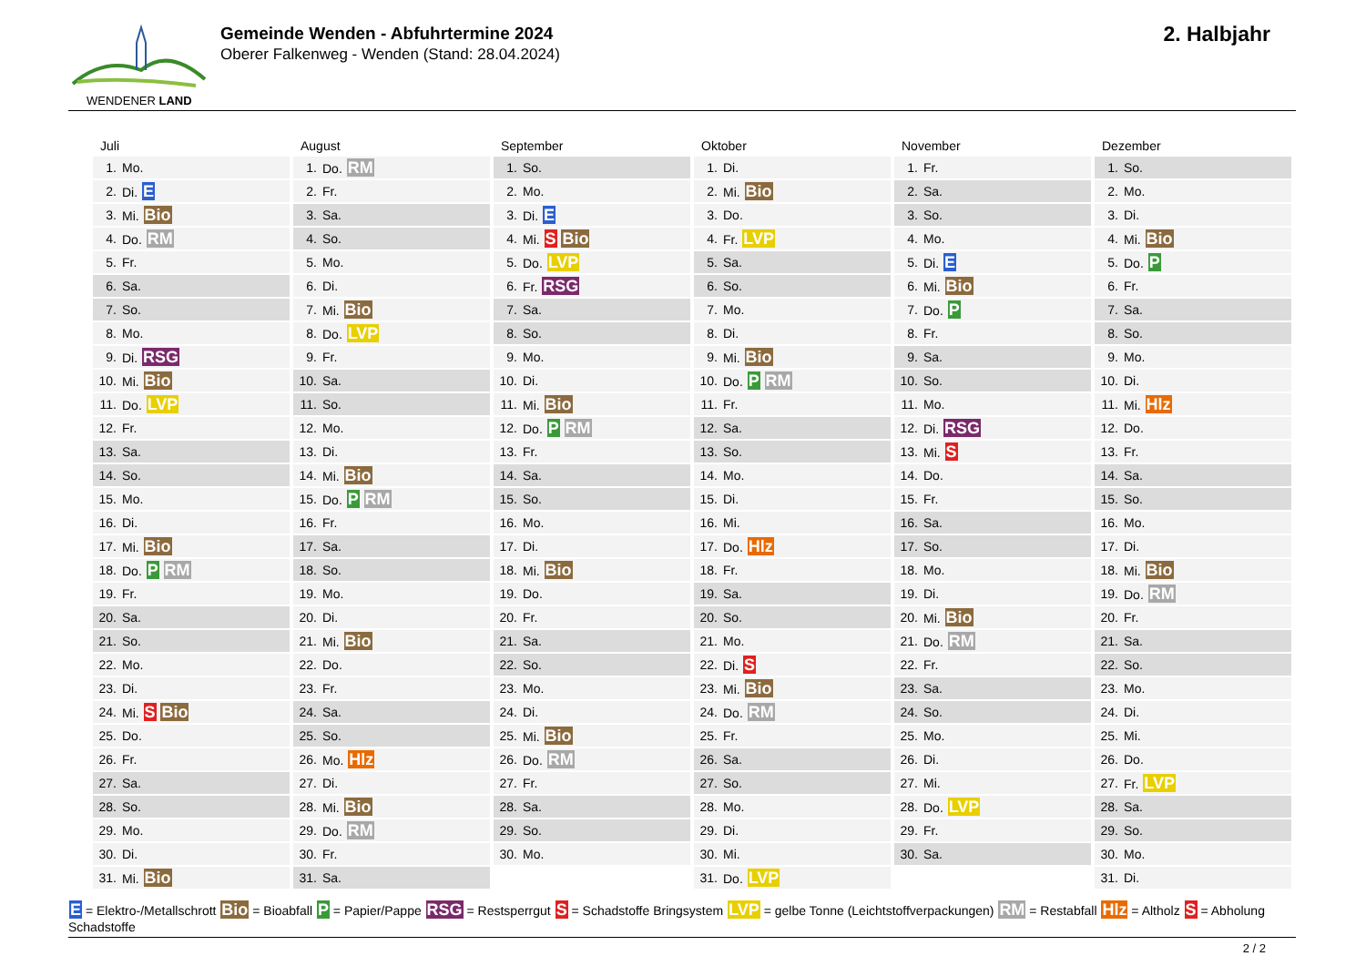WENDENER LAND
Gemeinde Wenden - Abfuhrtermine 2024
Oberer Falkenweg - Wenden (Stand: 28.04.2024)
2. Halbjahr
Juli
| 1. | Mo. |
| 2. | Di. E |
| 3. | Mi. Bio |
| 4. | Do. RM |
| 5. | Fr. |
| 6. | Sa. |
| 7. | So. |
| 8. | Mo. |
| 9. | Di. RSG |
| 10. | Mi. Bio |
| 11. | Do. LVP |
| 12. | Fr. |
| 13. | Sa. |
| 14. | So. |
| 15. | Mo. |
| 16. | Di. |
| 17. | Mi. Bio |
| 18. | Do. P RM |
| 19. | Fr. |
| 20. | Sa. |
| 21. | So. |
| 22. | Mo. |
| 23. | Di. |
| 24. | Mi. S Bio |
| 25. | Do. |
| 26. | Fr. |
| 27. | Sa. |
| 28. | So. |
| 29. | Mo. |
| 30. | Di. |
| 31. | Mi. Bio |
August
| 1. | Do. RM |
| 2. | Fr. |
| 3. | Sa. |
| 4. | So. |
| 5. | Mo. |
| 6. | Di. |
| 7. | Mi. Bio |
| 8. | Do. LVP |
| 9. | Fr. |
| 10. | Sa. |
| 11. | So. |
| 12. | Mo. |
| 13. | Di. |
| 14. | Mi. Bio |
| 15. | Do. P RM |
| 16. | Fr. |
| 17. | Sa. |
| 18. | So. |
| 19. | Mo. |
| 20. | Di. |
| 21. | Mi. Bio |
| 22. | Do. |
| 23. | Fr. |
| 24. | Sa. |
| 25. | So. |
| 26. | Mo. Hlz |
| 27. | Di. |
| 28. | Mi. Bio |
| 29. | Do. RM |
| 30. | Fr. |
| 31. | Sa. |
September
| 1. | So. |
| 2. | Mo. |
| 3. | Di. E |
| 4. | Mi. S Bio |
| 5. | Do. LVP |
| 6. | Fr. RSG |
| 7. | Sa. |
| 8. | So. |
| 9. | Mo. |
| 10. | Di. |
| 11. | Mi. Bio |
| 12. | Do. P RM |
| 13. | Fr. |
| 14. | Sa. |
| 15. | So. |
| 16. | Mo. |
| 17. | Di. |
| 18. | Mi. Bio |
| 19. | Do. |
| 20. | Fr. |
| 21. | Sa. |
| 22. | So. |
| 23. | Mo. |
| 24. | Di. |
| 25. | Mi. Bio |
| 26. | Do. RM |
| 27. | Fr. |
| 28. | Sa. |
| 29. | So. |
| 30. | Mo. |
Oktober
| 1. | Di. |
| 2. | Mi. Bio |
| 3. | Do. |
| 4. | Fr. LVP |
| 5. | Sa. |
| 6. | So. |
| 7. | Mo. |
| 8. | Di. |
| 9. | Mi. Bio |
| 10. | Do. P RM |
| 11. | Fr. |
| 12. | Sa. |
| 13. | So. |
| 14. | Mo. |
| 15. | Di. |
| 16. | Mi. |
| 17. | Do. Hlz |
| 18. | Fr. |
| 19. | Sa. |
| 20. | So. |
| 21. | Mo. |
| 22. | Di. S |
| 23. | Mi. Bio |
| 24. | Do. RM |
| 25. | Fr. |
| 26. | Sa. |
| 27. | So. |
| 28. | Mo. |
| 29. | Di. |
| 30. | Mi. |
| 31. | Do. LVP |
November
| 1. | Fr. |
| 2. | Sa. |
| 3. | So. |
| 4. | Mo. |
| 5. | Di. E |
| 6. | Mi. Bio |
| 7. | Do. P |
| 8. | Fr. |
| 9. | Sa. |
| 10. | So. |
| 11. | Mo. |
| 12. | Di. RSG |
| 13. | Mi. S |
| 14. | Do. |
| 15. | Fr. |
| 16. | Sa. |
| 17. | So. |
| 18. | Mo. |
| 19. | Di. |
| 20. | Mi. Bio |
| 21. | Do. RM |
| 22. | Fr. |
| 23. | Sa. |
| 24. | So. |
| 25. | Mo. |
| 26. | Di. |
| 27. | Mi. |
| 28. | Do. LVP |
| 29. | Fr. |
| 30. | Sa. |
Dezember
| 1. | So. |
| 2. | Mo. |
| 3. | Di. |
| 4. | Mi. Bio |
| 5. | Do. P |
| 6. | Fr. |
| 7. | Sa. |
| 8. | So. |
| 9. | Mo. |
| 10. | Di. |
| 11. | Mi. Hlz |
| 12. | Do. |
| 13. | Fr. |
| 14. | Sa. |
| 15. | So. |
| 16. | Mo. |
| 17. | Di. |
| 18. | Mi. Bio |
| 19. | Do. RM |
| 20. | Fr. |
| 21. | Sa. |
| 22. | So. |
| 23. | Mo. |
| 24. | Di. |
| 25. | Mi. |
| 26. | Do. |
| 27. | Fr. LVP |
| 28. | Sa. |
| 29. | So. |
| 30. | Mo. |
| 31. | Di. |
E = Elektro-/Metallschrott Bio = Bioabfall P = Papier/Pappe RSG = Restsperrgut S = Schadstoffe Bringsystem LVP = gelbe Tonne (Leichtstoffverpackungen) RM = Restabfall Hlz = Altholz S = Abholung Schadstoffe
2 / 2